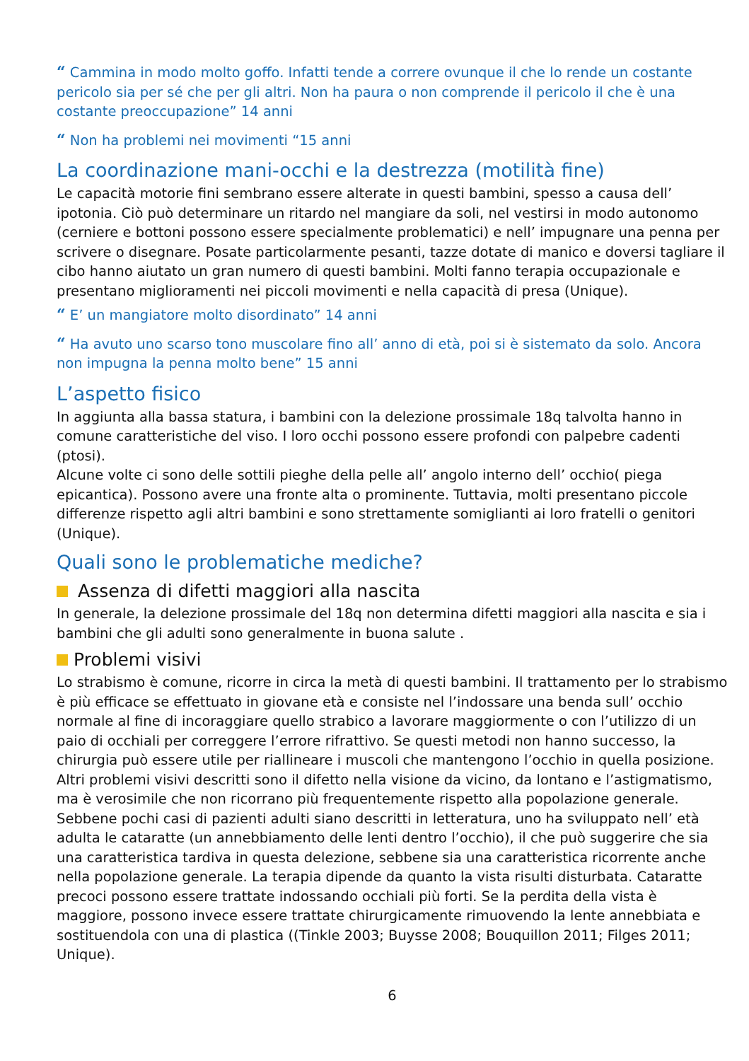“ Cammina in modo molto goffo. Infatti tende a correre ovunque il che lo rende un costante pericolo sia per sé che per gli altri. Non ha paura o non comprende il pericolo il che è una costante preoccupazione” 14 anni
“ Non ha problemi nei movimenti “15 anni
La coordinazione mani-occhi e la destrezza (motilità fine)
Le capacità motorie fini sembrano essere alterate in questi bambini, spesso a causa dell’ ipotonia. Ciò può determinare un ritardo nel mangiare da soli, nel vestirsi in modo autonomo (cerniere e bottoni possono essere specialmente problematici) e nell’ impugnare una penna per scrivere o disegnare. Posate particolarmente pesanti, tazze dotate di manico e doversi tagliare il cibo hanno aiutato un gran numero di questi bambini. Molti fanno terapia occupazionale e presentano miglioramenti nei piccoli movimenti e nella capacità di presa (Unique).
“ E’ un mangiatore molto disordinato” 14 anni
“ Ha avuto uno scarso tono muscolare fino all’ anno di età, poi si è sistemato da solo. Ancora non impugna la penna molto bene” 15 anni
L’aspetto fisico
In aggiunta alla bassa statura, i bambini con la delezione prossimale 18q talvolta hanno in comune caratteristiche del viso. I loro occhi possono essere profondi con palpebre cadenti (ptosi).
Alcune volte ci sono delle sottili pieghe della pelle all’ angolo interno dell’ occhio( piega epicantica). Possono avere una fronte alta o prominente. Tuttavia, molti presentano piccole differenze rispetto agli altri bambini e sono strettamente somiglianti ai loro fratelli o genitori (Unique).
Quali sono le problematiche mediche?
Assenza di difetti maggiori alla nascita
In generale, la delezione prossimale del 18q non determina difetti maggiori alla nascita e sia i bambini che gli adulti sono generalmente in buona salute .
Problemi visivi
Lo strabismo è comune, ricorre in circa la metà di questi bambini. Il trattamento per lo strabismo è più efficace se effettuato in giovane età e consiste nel l’indossare una benda sull’ occhio normale al fine di incoraggiare quello strabico a lavorare maggiormente o con l’utilizzo di un paio di occhiali per correggere l’errore rifrattivo. Se questi metodi non hanno successo, la chirurgia può essere utile per riallineare i muscoli che mantengono l’occhio in quella posizione.
Altri problemi visivi descritti sono il difetto nella visione da vicino, da lontano e l’astigmatismo, ma è verosimile che non ricorrano più frequentemente rispetto alla popolazione generale. Sebbene pochi casi di pazienti adulti siano descritti in letteratura, uno ha sviluppato nell’ età adulta le cataratte (un annebbiamento delle lenti dentro l’occhio), il che può suggerire che sia una caratteristica tardiva in questa delezione, sebbene sia una caratteristica ricorrente anche nella popolazione generale. La terapia dipende da quanto la vista risulti disturbata. Cataratte precoci possono essere trattate indossando occhiali più forti. Se la perdita della vista è maggiore, possono invece essere trattate chirurgicamente rimuovendo la lente annebbiata e sostituendola con una di plastica ((Tinkle 2003; Buysse 2008; Bouquillon 2011; Filges 2011; Unique).
6